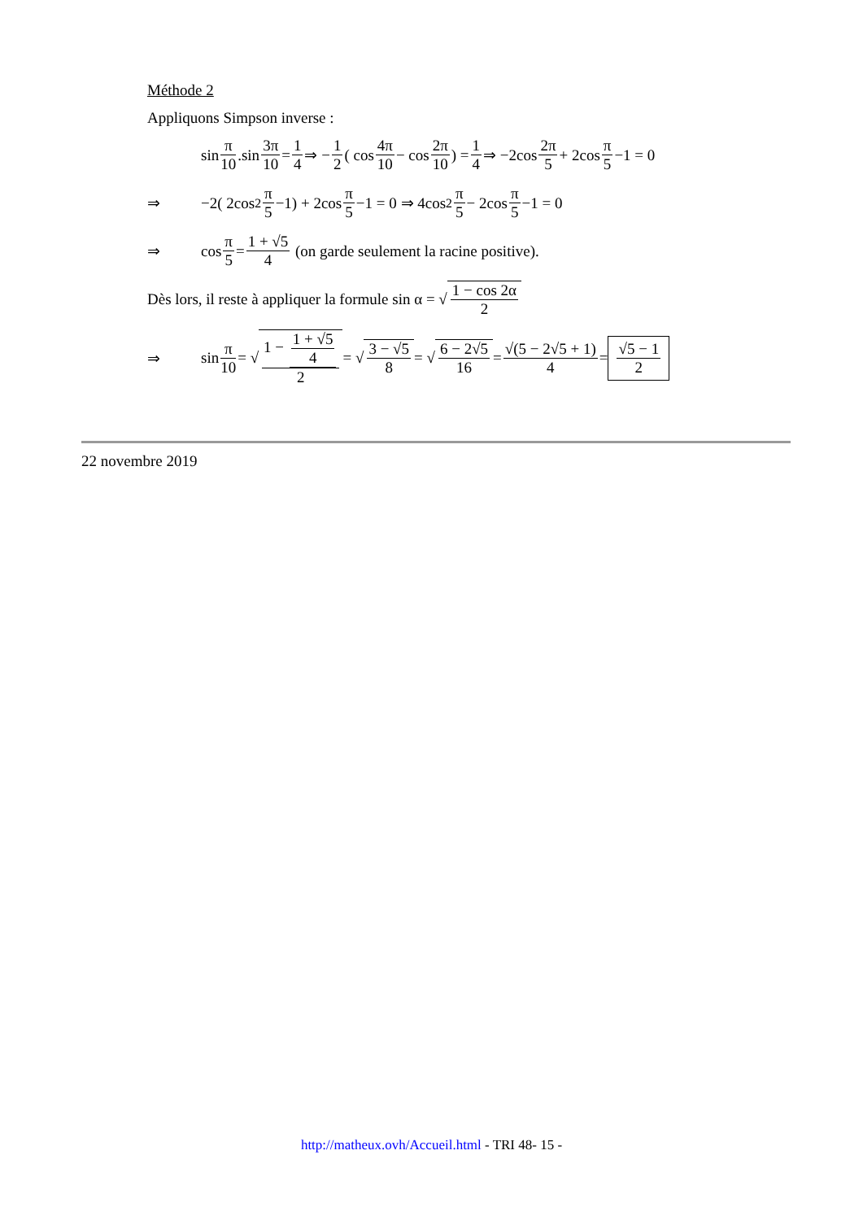Méthode 2
Appliquons Simpson inverse :
sin π 10.sin 3π 10 = 1 4 ⇒ − 1 2 ( cos 4π 10 − cos 2π 10) = 1 4 ⇒ −2cos 2π 5 + 2cos π 5 −1 = 0
⇒ −2( 2cos<sup>2</sup> π 5 −1) + 2cos π 5 −1 = 0 ⇒ 4cos<sup>2</sup> π 5 − 2cos π 5 −1 = 0
⇒ cos π 5 = 1 + √5 4 (on garde seulement la racine positive).
Dès lors, il reste à appliquer la formule sin α = √ 1 − cos 2α 2
⇒ sin π 10 = √ 1 − 1 + √5 4 2 = √ 3 − √5 8 = √ 6 − 2√5 16 = √(5 − 2√5 + 1) 4 = √5 − 1 2
22 novembre 2019
http://matheux.ovh/Accueil.html - TRI 48- 15 -